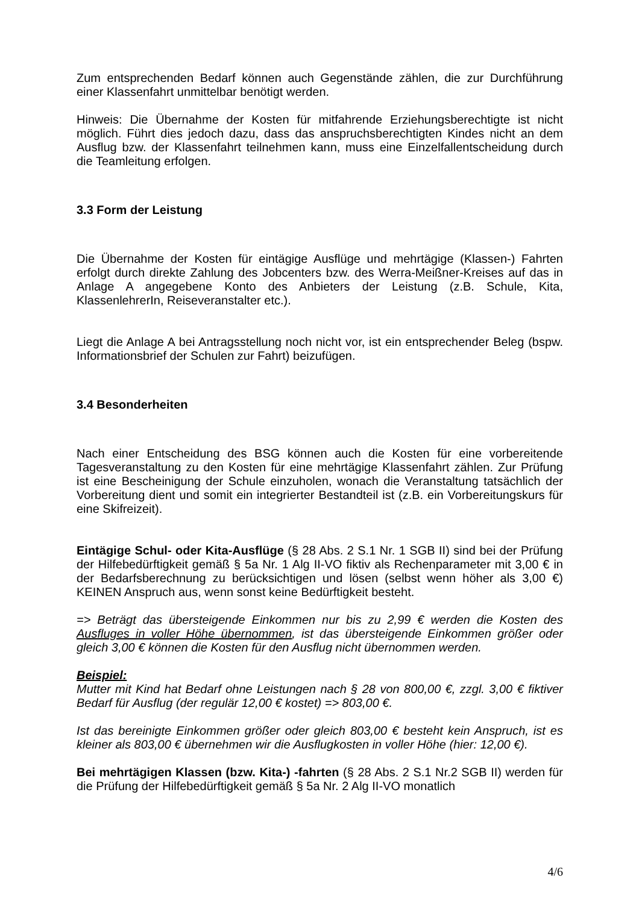Zum entsprechenden Bedarf können auch Gegenstände zählen, die zur Durchführung einer Klassenfahrt unmittelbar benötigt werden.
Hinweis: Die Übernahme der Kosten für mitfahrende Erziehungsberechtigte ist nicht möglich. Führt dies jedoch dazu, dass das anspruchsberechtigten Kindes nicht an dem Ausflug bzw. der Klassenfahrt teilnehmen kann, muss eine Einzelfallentscheidung durch die Teamleitung erfolgen.
3.3 Form der Leistung
Die Übernahme der Kosten für eintägige Ausflüge und mehrtägige (Klassen-) Fahrten erfolgt durch direkte Zahlung des Jobcenters bzw. des Werra-Meißner-Kreises auf das in Anlage A angegebene Konto des Anbieters der Leistung (z.B. Schule, Kita, KlassenlehrerIn, Reiseveranstalter etc.).
Liegt die Anlage A bei Antragsstellung noch nicht vor, ist ein entsprechender Beleg (bspw. Informationsbrief der Schulen zur Fahrt) beizufügen.
3.4 Besonderheiten
Nach einer Entscheidung des BSG können auch die Kosten für eine vorbereitende Tagesveranstaltung zu den Kosten für eine mehrtägige Klassenfahrt zählen. Zur Prüfung ist eine Bescheinigung der Schule einzuholen, wonach die Veranstaltung tatsächlich der Vorbereitung dient und somit ein integrierter Bestandteil ist (z.B. ein Vorbereitungskurs für eine Skifreizeit).
Eintägige Schul- oder Kita-Ausflüge (§ 28 Abs. 2 S.1 Nr. 1 SGB II) sind bei der Prüfung der Hilfebedürftigkeit gemäß § 5a Nr. 1 Alg II-VO fiktiv als Rechenparameter mit 3,00 € in der Bedarfsberechnung zu berücksichtigen und lösen (selbst wenn höher als 3,00 €) KEINEN Anspruch aus, wenn sonst keine Bedürftigkeit besteht.
=> Beträgt das übersteigende Einkommen nur bis zu 2,99 € werden die Kosten des Ausfluges in voller Höhe übernommen, ist das übersteigende Einkommen größer oder gleich 3,00 € können die Kosten für den Ausflug nicht übernommen werden.
Beispiel:
Mutter mit Kind hat Bedarf ohne Leistungen nach § 28 von 800,00 €, zzgl. 3,00 € fiktiver Bedarf für Ausflug (der regulär 12,00 € kostet) => 803,00 €.
Ist das bereinigte Einkommen größer oder gleich 803,00 € besteht kein Anspruch, ist es kleiner als 803,00 € übernehmen wir die Ausflugkosten in voller Höhe (hier: 12,00 €).
Bei mehrtägigen Klassen (bzw. Kita-) -fahrten (§ 28 Abs. 2 S.1 Nr.2 SGB II) werden für die Prüfung der Hilfebedürftigkeit gemäß § 5a Nr. 2 Alg II-VO monatlich
4/6